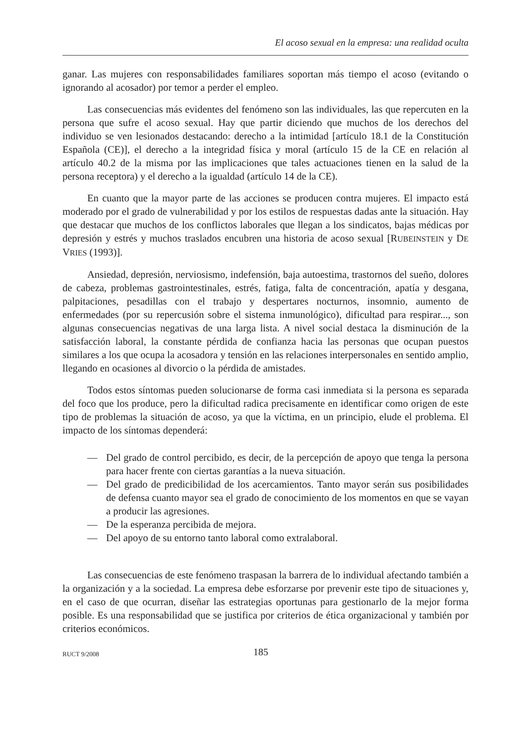El acoso sexual en la empresa: una realidad oculta
ganar. Las mujeres con responsabilidades familiares soportan más tiempo el acoso (evitando o ignorando al acosador) por temor a perder el empleo.
Las consecuencias más evidentes del fenómeno son las individuales, las que repercuten en la persona que sufre el acoso sexual. Hay que partir diciendo que muchos de los derechos del individuo se ven lesionados destacando: derecho a la intimidad [artículo 18.1 de la Constitución Española (CE)], el derecho a la integridad física y moral (artículo 15 de la CE en relación al artículo 40.2 de la misma por las implicaciones que tales actuaciones tienen en la salud de la persona receptora) y el derecho a la igualdad (artículo 14 de la CE).
En cuanto que la mayor parte de las acciones se producen contra mujeres. El impacto está moderado por el grado de vulnerabilidad y por los estilos de respuestas dadas ante la situación. Hay que destacar que muchos de los conflictos laborales que llegan a los sindicatos, bajas médicas por depresión y estrés y muchos traslados encubren una historia de acoso sexual [RUBEINSTEIN y DE VRIES (1993)].
Ansiedad, depresión, nerviosismo, indefensión, baja autoestima, trastornos del sueño, dolores de cabeza, problemas gastrointestinales, estrés, fatiga, falta de concentración, apatía y desgana, palpitaciones, pesadillas con el trabajo y despertares nocturnos, insomnio, aumento de enfermedades (por su repercusión sobre el sistema inmunológico), dificultad para respirar..., son algunas consecuencias negativas de una larga lista. A nivel social destaca la disminución de la satisfacción laboral, la constante pérdida de confianza hacia las personas que ocupan puestos similares a los que ocupa la acosadora y tensión en las relaciones interpersonales en sentido amplio, llegando en ocasiones al divorcio o la pérdida de amistades.
Todos estos síntomas pueden solucionarse de forma casi inmediata si la persona es separada del foco que los produce, pero la dificultad radica precisamente en identificar como origen de este tipo de problemas la situación de acoso, ya que la víctima, en un principio, elude el problema. El impacto de los síntomas dependerá:
— Del grado de control percibido, es decir, de la percepción de apoyo que tenga la persona para hacer frente con ciertas garantías a la nueva situación.
— Del grado de predicibilidad de los acercamientos. Tanto mayor serán sus posibilidades de defensa cuanto mayor sea el grado de conocimiento de los momentos en que se vayan a producir las agresiones.
— De la esperanza percibida de mejora.
— Del apoyo de su entorno tanto laboral como extralaboral.
Las consecuencias de este fenómeno traspasan la barrera de lo individual afectando también a la organización y a la sociedad. La empresa debe esforzarse por prevenir este tipo de situaciones y, en el caso de que ocurran, diseñar las estrategias oportunas para gestionarlo de la mejor forma posible. Es una responsabilidad que se justifica por criterios de ética organizacional y también por criterios económicos.
RUCT 9/2008 185